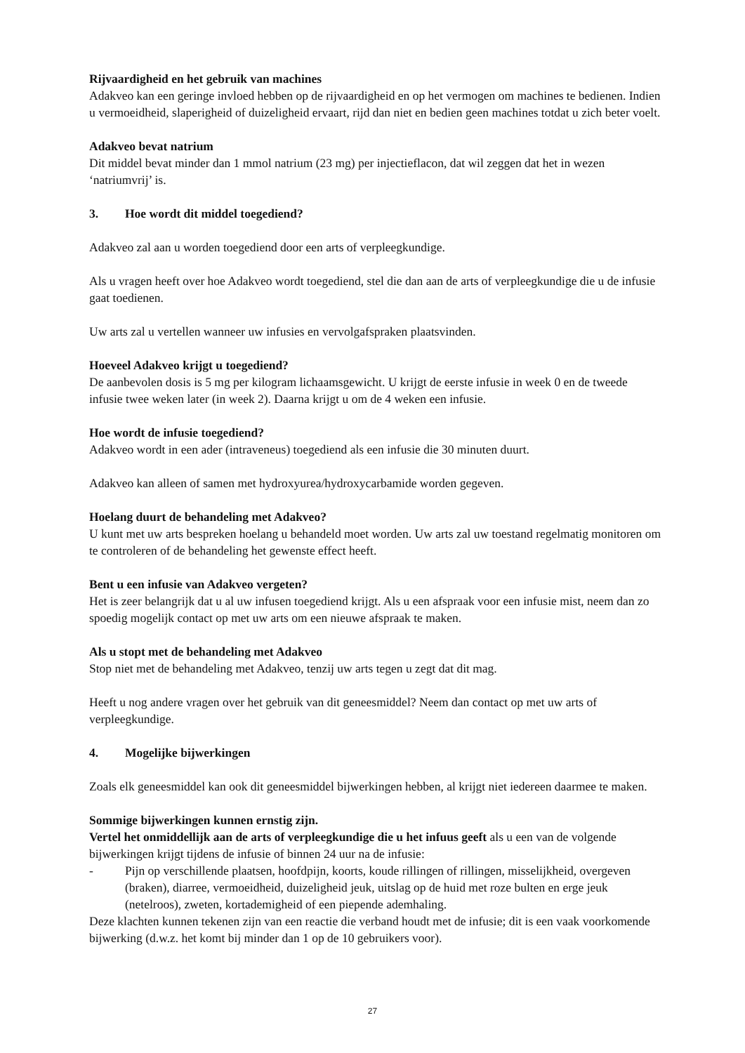Rijvaardigheid en het gebruik van machines
Adakveo kan een geringe invloed hebben op de rijvaardigheid en op het vermogen om machines te bedienen. Indien u vermoeidheid, slaperigheid of duizeligheid ervaart, rijd dan niet en bedien geen machines totdat u zich beter voelt.
Adakveo bevat natrium
Dit middel bevat minder dan 1 mmol natrium (23 mg) per injectieflacon, dat wil zeggen dat het in wezen ‘natriumvrij’ is.
3. Hoe wordt dit middel toegediend?
Adakveo zal aan u worden toegediend door een arts of verpleegkundige.
Als u vragen heeft over hoe Adakveo wordt toegediend, stel die dan aan de arts of verpleegkundige die u de infusie gaat toedienen.
Uw arts zal u vertellen wanneer uw infusies en vervolgafspraken plaatsvinden.
Hoeveel Adakveo krijgt u toegediend?
De aanbevolen dosis is 5 mg per kilogram lichaamsgewicht. U krijgt de eerste infusie in week 0 en de tweede infusie twee weken later (in week 2). Daarna krijgt u om de 4 weken een infusie.
Hoe wordt de infusie toegediend?
Adakveo wordt in een ader (intraveneus) toegediend als een infusie die 30 minuten duurt.
Adakveo kan alleen of samen met hydroxyurea/hydroxycarbamide worden gegeven.
Hoelang duurt de behandeling met Adakveo?
U kunt met uw arts bespreken hoelang u behandeld moet worden. Uw arts zal uw toestand regelmatig monitoren om te controleren of de behandeling het gewenste effect heeft.
Bent u een infusie van Adakveo vergeten?
Het is zeer belangrijk dat u al uw infusen toegediend krijgt. Als u een afspraak voor een infusie mist, neem dan zo spoedig mogelijk contact op met uw arts om een nieuwe afspraak te maken.
Als u stopt met de behandeling met Adakveo
Stop niet met de behandeling met Adakveo, tenzij uw arts tegen u zegt dat dit mag.
Heeft u nog andere vragen over het gebruik van dit geneesmiddel? Neem dan contact op met uw arts of verpleegkundige.
4. Mogelijke bijwerkingen
Zoals elk geneesmiddel kan ook dit geneesmiddel bijwerkingen hebben, al krijgt niet iedereen daarmee te maken.
Sommige bijwerkingen kunnen ernstig zijn.
Vertel het onmiddellijk aan de arts of verpleegkundige die u het infuus geeft als u een van de volgende bijwerkingen krijgt tijdens de infusie of binnen 24 uur na de infusie:
- Pijn op verschillende plaatsen, hoofdpijn, koorts, koude rillingen of rillingen, misselijkheid, overgeven (braken), diarree, vermoeidheid, duizeligheid jeuk, uitslag op de huid met roze bulten en erge jeuk (netelroos), zweten, kortademigheid of een piepende ademhaling.
Deze klachten kunnen tekenen zijn van een reactie die verband houdt met de infusie; dit is een vaak voorkomende bijwerking (d.w.z. het komt bij minder dan 1 op de 10 gebruikers voor).
27